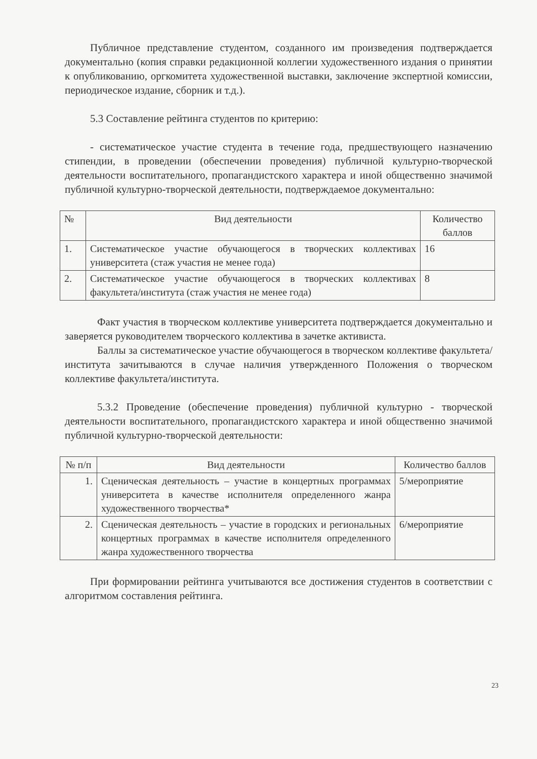Публичное представление студентом, созданного им произведения подтверждается документально (копия справки редакционной коллегии художественного издания о принятии к опубликованию, оргкомитета художественной выставки, заключение экспертной комиссии, периодическое издание, сборник и т.д.).
5.3 Составление рейтинга студентов по критерию:
- систематическое участие студента в течение года, предшествующего назначению стипендии, в проведении (обеспечении проведения) публичной культурно-творческой деятельности воспитательного, пропагандистского характера и иной общественно значимой публичной культурно-творческой деятельности, подтверждаемое документально:
| № | Вид деятельности | Количество баллов |
| --- | --- | --- |
| 1. | Систематическое участие обучающегося в творческих коллективах университета (стаж участия не менее года) | 16 |
| 2. | Систематическое участие обучающегося в творческих коллективах факультета/института (стаж участия не менее года) | 8 |
Факт участия в творческом коллективе университета подтверждается документально и заверяется руководителем творческого коллектива в зачетке активиста.
Баллы за систематическое участие обучающегося в творческом коллективе факультета/института зачитываются в случае наличия утвержденного Положения о творческом коллективе факультета/института.
5.3.2 Проведение (обеспечение проведения) публичной культурно - творческой деятельности воспитательного, пропагандистского характера и иной общественно значимой публичной культурно-творческой деятельности:
| № п/п | Вид деятельности | Количество баллов |
| --- | --- | --- |
| 1. | Сценическая деятельность – участие в концертных программах университета в качестве исполнителя определенного жанра художественного творчества* | 5/мероприятие |
| 2. | Сценическая деятельность – участие в городских и региональных концертных программах в качестве исполнителя определенного жанра художественного творчества | 6/мероприятие |
При формировании рейтинга учитываются все достижения студентов в соответствии с алгоритмом составления рейтинга.
23